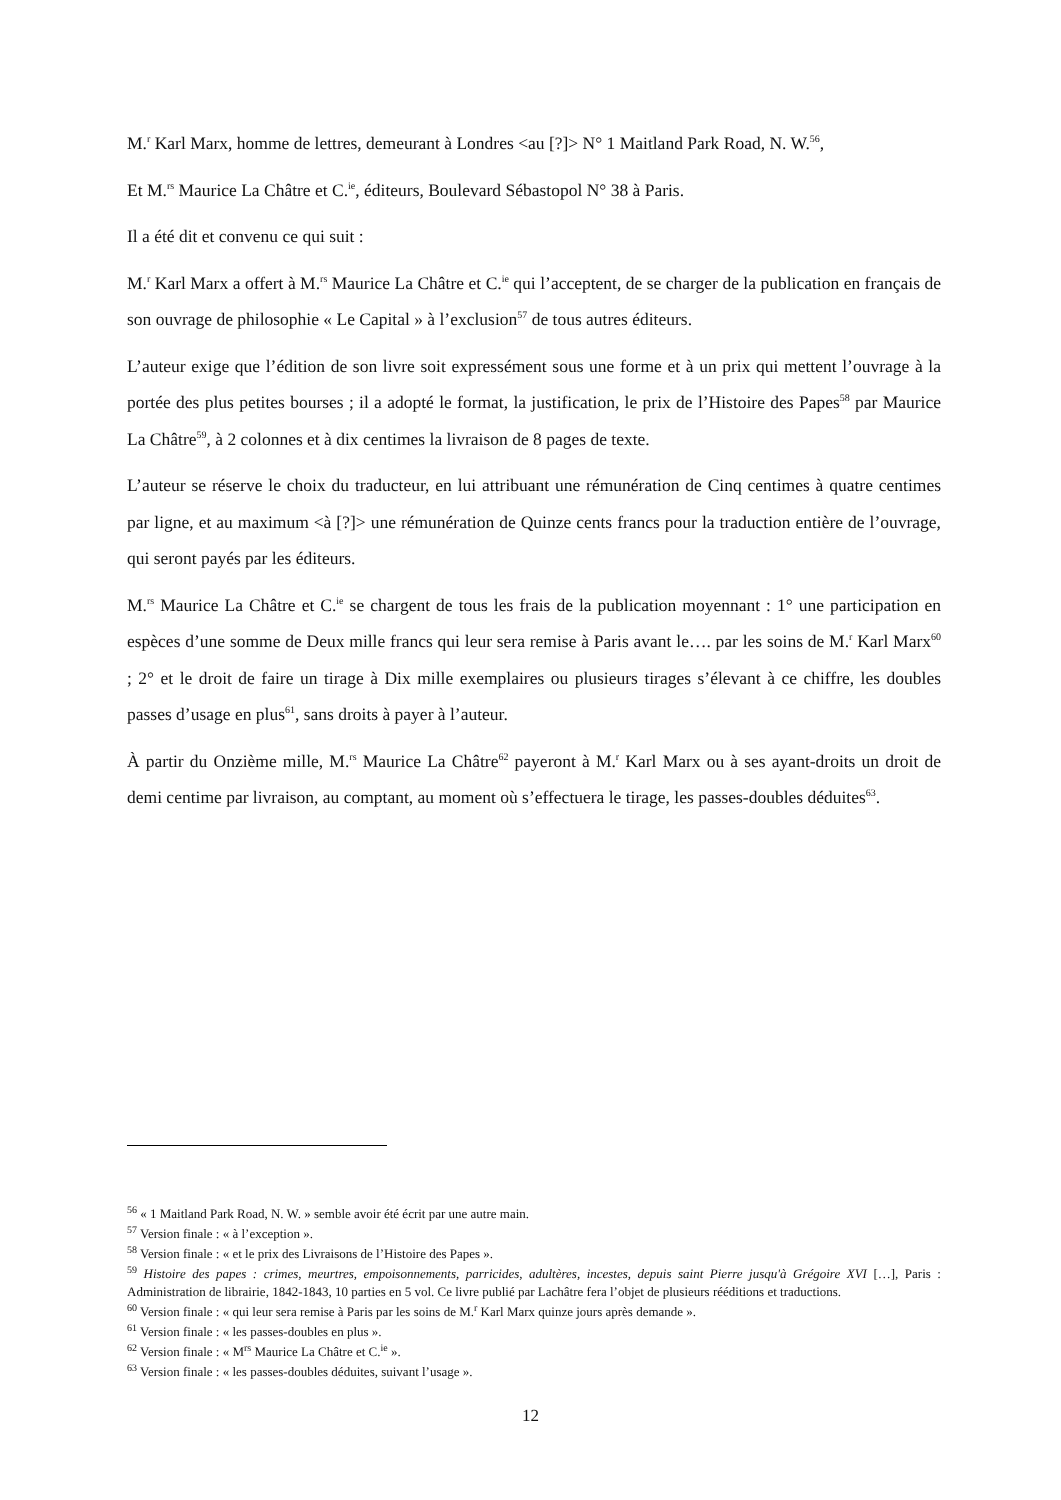M.<sup>r</sup> Karl Marx, homme de lettres, demeurant à Londres <au [?]> N° 1 Maitland Park Road, N. W.<sup>56</sup>,
Et M.<sup>rs</sup> Maurice La Châtre et C.<sup>ie</sup>, éditeurs, Boulevard Sébastopol N° 38 à Paris.
Il a été dit et convenu ce qui suit :
M.<sup>r</sup> Karl Marx a offert à M.<sup>rs</sup> Maurice La Châtre et C.<sup>ie</sup> qui l’acceptent, de se charger de la publication en français de son ouvrage de philosophie « Le Capital » à l’exclusion<sup>57</sup> de tous autres éditeurs.
L’auteur exige que l’édition de son livre soit expressément sous une forme et à un prix qui mettent l’ouvrage à la portée des plus petites bourses ; il a adopté le format, la justification, le prix de l’Histoire des Papes<sup>58</sup> par Maurice La Châtre<sup>59</sup>, à 2 colonnes et à dix centimes la livraison de 8 pages de texte.
L’auteur se réserve le choix du traducteur, en lui attribuant une rémunération de Cinq centimes à quatre centimes par ligne, et au maximum <à [?]> une rémunération de Quinze cents francs pour la traduction entière de l’ouvrage, qui seront payés par les éditeurs.
M.<sup>rs</sup> Maurice La Châtre et C.<sup>ie</sup> se chargent de tous les frais de la publication moyennant : 1° une participation en espèces d’une somme de Deux mille francs qui leur sera remise à Paris avant le…. par les soins de M.<sup>r</sup> Karl Marx<sup>60</sup> ; 2° et le droit de faire un tirage à Dix mille exemplaires ou plusieurs tirages s’élevant à ce chiffre, les doubles passes d’usage en plus<sup>61</sup>, sans droits à payer à l’auteur.
À partir du Onzième mille, M.<sup>rs</sup> Maurice La Châtre<sup>62</sup> payeront à M.<sup>r</sup> Karl Marx ou à ses ayant-droits un droit de demi centime par livraison, au comptant, au moment où s’effectuera le tirage, les passes-doubles déduites<sup>63</sup>.
<sup>56</sup> « 1 Maitland Park Road, N. W. » semble avoir été écrit par une autre main.
<sup>57</sup> Version finale : « à l’exception ».
<sup>58</sup> Version finale : « et le prix des Livraisons de l’Histoire des Papes ».
<sup>59</sup> Histoire des papes : crimes, meurtres, empoisonnements, parricides, adultères, incestes, depuis saint Pierre jusqu'à Grégoire XVI […], Paris : Administration de librairie, 1842-1843, 10 parties en 5 vol. Ce livre publié par Lachâtre fera l’objet de plusieurs rééditions et traductions.
<sup>60</sup> Version finale : « qui leur sera remise à Paris par les soins de M.<sup>r</sup> Karl Marx quinze jours après demande ».
<sup>61</sup> Version finale : « les passes-doubles en plus ».
<sup>62</sup> Version finale : « M<sup>rs</sup> Maurice La Châtre et C.<sup>ie</sup> ».
<sup>63</sup> Version finale : « les passes-doubles déduites, suivant l’usage ».
12